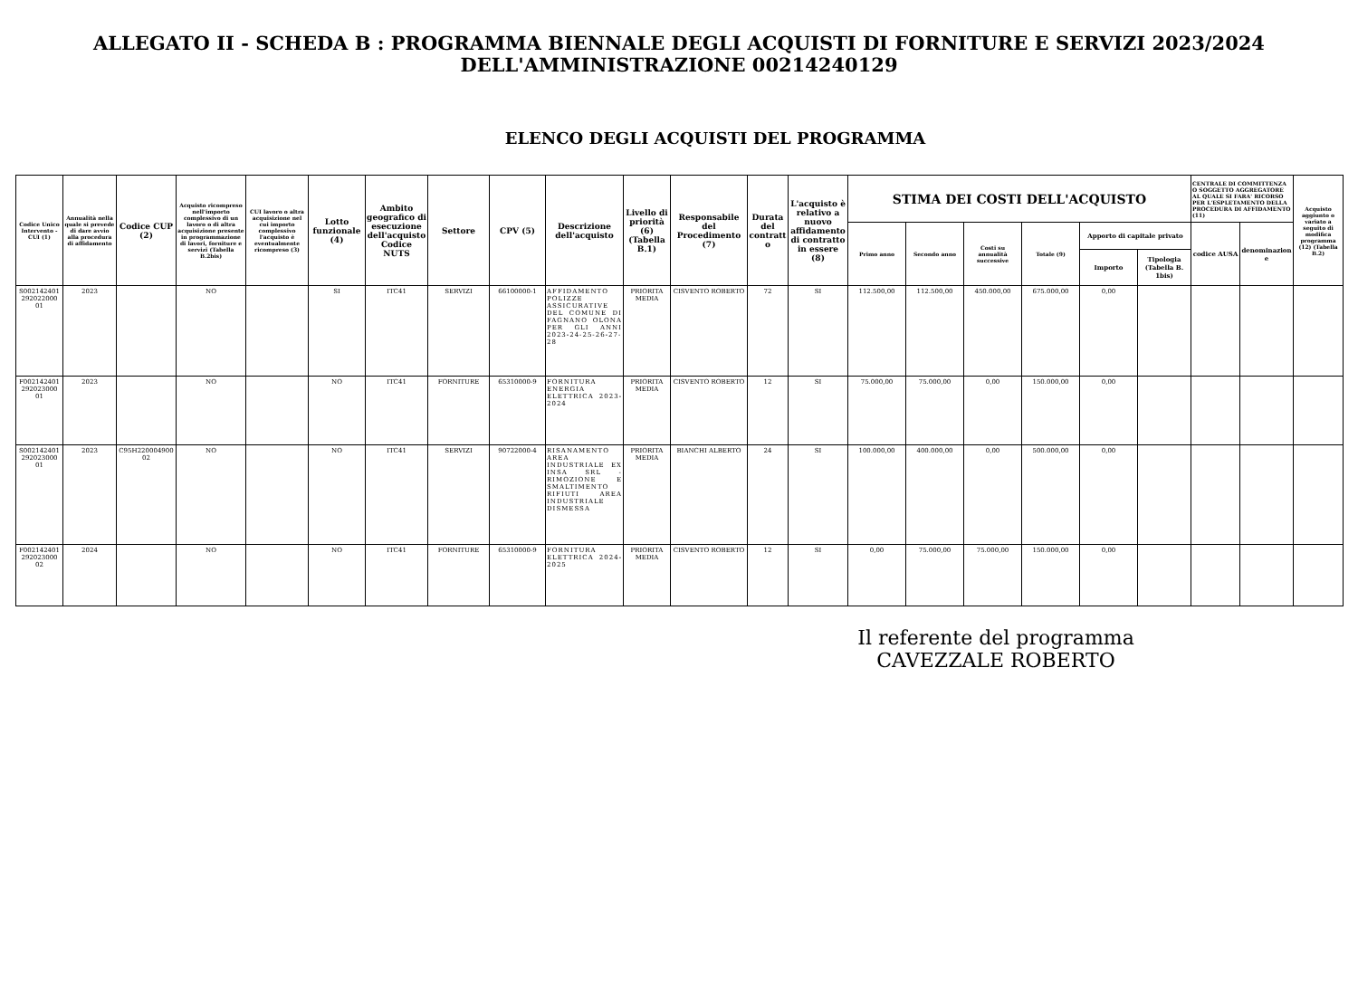ALLEGATO II - SCHEDA B : PROGRAMMA BIENNALE DEGLI ACQUISTI DI FORNITURE E SERVIZI 2023/2024
DELL'AMMINISTRAZIONE 00214240129
ELENCO DEGLI ACQUISTI DEL PROGRAMMA
| Codice Unico Intervento - CUI (1) | Annualità nella quale si prevede di dare avvio alla procedura di affidamento | Codice CUP (2) | Acquisto ricompreso nell'importo complessivo di un lavoro o di altra acquisizione presente in programmazione di lavori, forniture e servizi (Tabella B.2bis) | CUI lavoro o altra acquisizione nel cui importo complessivo l'acquisto è eventualmente ricompreso (3) | Lotto funzionale (4) | Ambito geografico di esecuzione dell'acquisto Codice NUTS | Settore | CPV (5) | Descrizione dell'acquisto | Livello di priorità (6) (Tabella B.1) | Responsabile del Procedimento (7) | Durata del contratto | L'acquisto è relativo a nuovo affidamento di contratto in essere (8) | STIMA DEI COSTI DELL'ACQUISTO | | | | | | CENTRALE DI COMMITTENZA O SOGGETTO AGGREGATORE AL QUALE SI FARA' RICORSO PER L'ESPLETAMENTO DELLA PROCEDURA DI AFFIDAMENTO (11) | | Acquisto aggiunto o variato a seguito di modifica programma (12) (Tabella B.2) |
| --- | --- | --- | --- | --- | --- | --- | --- | --- | --- | --- | --- | --- | --- | --- | --- | --- | --- | --- | --- | --- | --- | --- |
| | | | | | | | | | | | | | | Primo anno | Secondo anno | Costi su annualità successive | Totale (9) | Apporto di capitale privato | | codice AUSA | denominazione | |
| | | | | | | | | | | | | | | | | | | Importo | Tipologia (Tabella B. 1bis) | | | |
| S002142401292022000 01 | 2023 | | NO | | SI | ITC41 | SERVIZI | 66100000-1 | AFFIDAMENTO POLIZZE ASSICURATIVE DEL COMUNE DI FAGNANO OLONA PER GLI ANNI 2023-24-25-26-27-28 | PRIORITA MEDIA | CISVENTO ROBERTO | 72 | SI | 112.500,00 | 112.500,00 | 450.000,00 | 675.000,00 | 0,00 | | | | |
| F002142401292023000 01 | 2023 | | NO | | NO | ITC41 | FORNITURE | 65310000-9 | FORNITURA ENERGIA ELETTRICA 2023-2024 | PRIORITA MEDIA | CISVENTO ROBERTO | 12 | SI | 75.000,00 | 75.000,00 | 0,00 | 150.000,00 | 0,00 | | | | |
| S002142401292023000 01 | 2023 | C95H22000490002 | NO | | NO | ITC41 | SERVIZI | 90722000-4 | RISANAMENTO AREA INDUSTRIALE EX INSA SRL - RIMOZIONE E SMALTIMENTO RIFIUTI AREA INDUSTRIALE DISMESSA | PRIORITA MEDIA | BIANCHI ALBERTO | 24 | SI | 100.000,00 | 400.000,00 | 0,00 | 500.000,00 | 0,00 | | | | |
| F002142401292023000 02 | 2024 | | NO | | NO | ITC41 | FORNITURE | 65310000-9 | FORNITURA ELETTRICA 2024-2025 | PRIORITA MEDIA | CISVENTO ROBERTO | 12 | SI | 0,00 | 75.000,00 | 75.000,00 | 150.000,00 | 0,00 | | | | |
Il referente del programma
CAVEZZALE ROBERTO